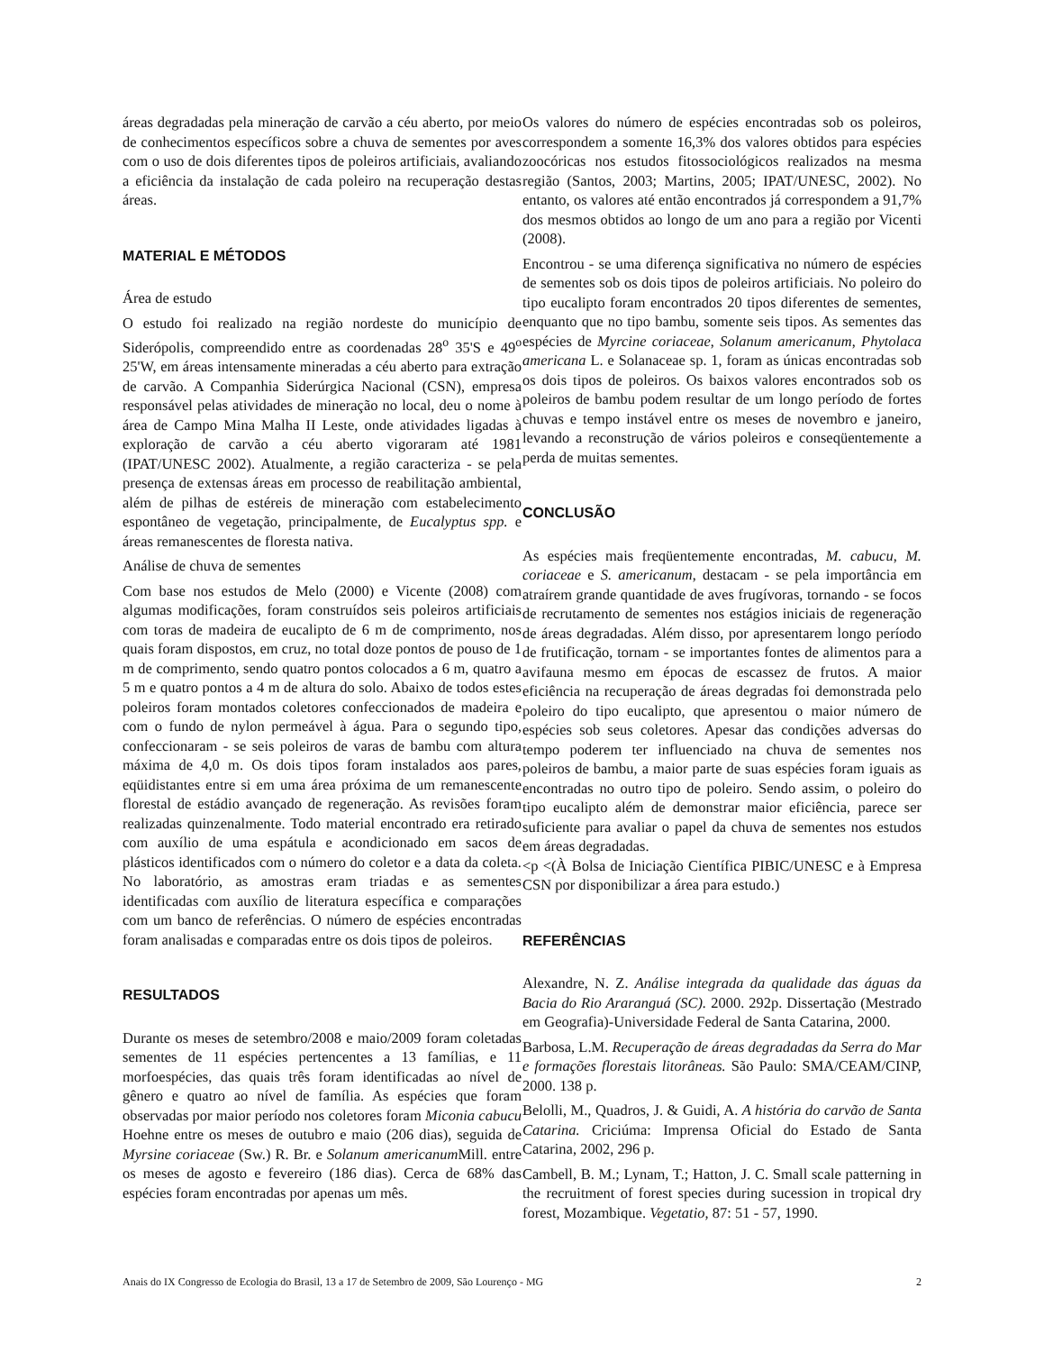áreas degradadas pela mineração de carvão a céu aberto, por meio de conhecimentos específicos sobre a chuva de sementes por aves com o uso de dois diferentes tipos de poleiros artificiais, avaliando a eficiência da instalação de cada poleiro na recuperação destas áreas.
MATERIAL E MÉTODOS
Área de estudo
O estudo foi realizado na região nordeste do município de Siderópolis, compreendido entre as coordenadas 28<sup>o</sup> 35'S e 49<sup>o</sup> 25'W, em áreas intensamente mineradas a céu aberto para extração de carvão. A Companhia Siderúrgica Nacional (CSN), empresa responsável pelas atividades de mineração no local, deu o nome à área de Campo Mina Malha II Leste, onde atividades ligadas à exploração de carvão a céu aberto vigoraram até 1981 (IPAT/UNESC 2002). Atualmente, a região caracteriza - se pela presença de extensas áreas em processo de reabilitação ambiental, além de pilhas de estéreis de mineração com estabelecimento espontâneo de vegetação, principalmente, de Eucalyptus spp. e áreas remanescentes de floresta nativa.
Análise de chuva de sementes
Com base nos estudos de Melo (2000) e Vicente (2008) com algumas modificações, foram construídos seis poleiros artificiais com toras de madeira de eucalipto de 6 m de comprimento, nos quais foram dispostos, em cruz, no total doze pontos de pouso de 1 m de comprimento, sendo quatro pontos colocados a 6 m, quatro a 5 m e quatro pontos a 4 m de altura do solo. Abaixo de todos estes poleiros foram montados coletores confeccionados de madeira e com o fundo de nylon permeável à água. Para o segundo tipo, confeccionaram - se seis poleiros de varas de bambu com altura máxima de 4,0 m. Os dois tipos foram instalados aos pares, eqüidistantes entre si em uma área próxima de um remanescente florestal de estádio avançado de regeneração. As revisões foram realizadas quinzenalmente. Todo material encontrado era retirado com auxílio de uma espátula e acondicionado em sacos de plásticos identificados com o número do coletor e a data da coleta. No laboratório, as amostras eram triadas e as sementes identificadas com auxílio de literatura específica e comparações com um banco de referências. O número de espécies encontradas foram analisadas e comparadas entre os dois tipos de poleiros.
RESULTADOS
Durante os meses de setembro/2008 e maio/2009 foram coletadas sementes de 11 espécies pertencentes a 13 famílias, e 11 morfoespécies, das quais três foram identificadas ao nível de gênero e quatro ao nível de família. As espécies que foram observadas por maior período nos coletores foram Miconia cabucu Hoehne entre os meses de outubro e maio (206 dias), seguida de Myrsine coriaceae (Sw.) R. Br. e Solanum americanum Mill. entre os meses de agosto e fevereiro (186 dias). Cerca de 68% das espécies foram encontradas por apenas um mês.
Os valores do número de espécies encontradas sob os poleiros, correspondem a somente 16,3% dos valores obtidos para espécies zoocóricas nos estudos fitossociológicos realizados na mesma região (Santos, 2003; Martins, 2005; IPAT/UNESC, 2002). No entanto, os valores até então encontrados já correspondem a 91,7% dos mesmos obtidos ao longo de um ano para a região por Vicenti (2008).
Encontrou - se uma diferença significativa no número de espécies de sementes sob os dois tipos de poleiros artificiais. No poleiro do tipo eucalipto foram encontrados 20 tipos diferentes de sementes, enquanto que no tipo bambu, somente seis tipos. As sementes das espécies de Myrcine coriaceae, Solanum americanum, Phytolaca americana L. e Solanaceae sp. 1, foram as únicas encontradas sob os dois tipos de poleiros. Os baixos valores encontrados sob os poleiros de bambu podem resultar de um longo período de fortes chuvas e tempo instável entre os meses de novembro e janeiro, levando a reconstrução de vários poleiros e conseqüentemente a perda de muitas sementes.
CONCLUSÃO
As espécies mais freqüentemente encontradas, M. cabucu, M. coriaceae e S. americanum, destacam - se pela importância em atraírem grande quantidade de aves frugívoras, tornando - se focos de recrutamento de sementes nos estágios iniciais de regeneração de áreas degradadas. Além disso, por apresentarem longo período de frutificação, tornam - se importantes fontes de alimentos para a avifauna mesmo em épocas de escassez de frutos. A maior eficiência na recuperação de áreas degradas foi demonstrada pelo poleiro do tipo eucalipto, que apresentou o maior número de espécies sob seus coletores. Apesar das condições adversas do tempo poderem ter influenciado na chuva de sementes nos poleiros de bambu, a maior parte de suas espécies foram iguais as encontradas no outro tipo de poleiro. Sendo assim, o poleiro do tipo eucalipto além de demonstrar maior eficiência, parece ser suficiente para avaliar o papel da chuva de sementes nos estudos em áreas degradadas.
<p <(À Bolsa de Iniciação Científica PIBIC/UNESC e à Empresa CSN por disponibilizar a área para estudo.)
REFERÊNCIAS
Alexandre, N. Z. Análise integrada da qualidade das águas da Bacia do Rio Araranguá (SC). 2000. 292p. Dissertação (Mestrado em Geografia)-Universidade Federal de Santa Catarina, 2000.
Barbosa, L.M. Recuperação de áreas degradadas da Serra do Mar e formações florestais litorâneas. São Paulo: SMA/CEAM/CINP, 2000. 138 p.
Belolli, M., Quadros, J. & Guidi, A. A história do carvão de Santa Catarina. Criciúma: Imprensa Oficial do Estado de Santa Catarina, 2002, 296 p.
Cambell, B. M.; Lynam, T.; Hatton, J. C. Small scale patterning in the recruitment of forest species during sucession in tropical dry forest, Mozambique. Vegetatio, 87: 51 - 57, 1990.
Anais do IX Congresso de Ecologia do Brasil, 13 a 17 de Setembro de 2009, São Lourenço - MG 2